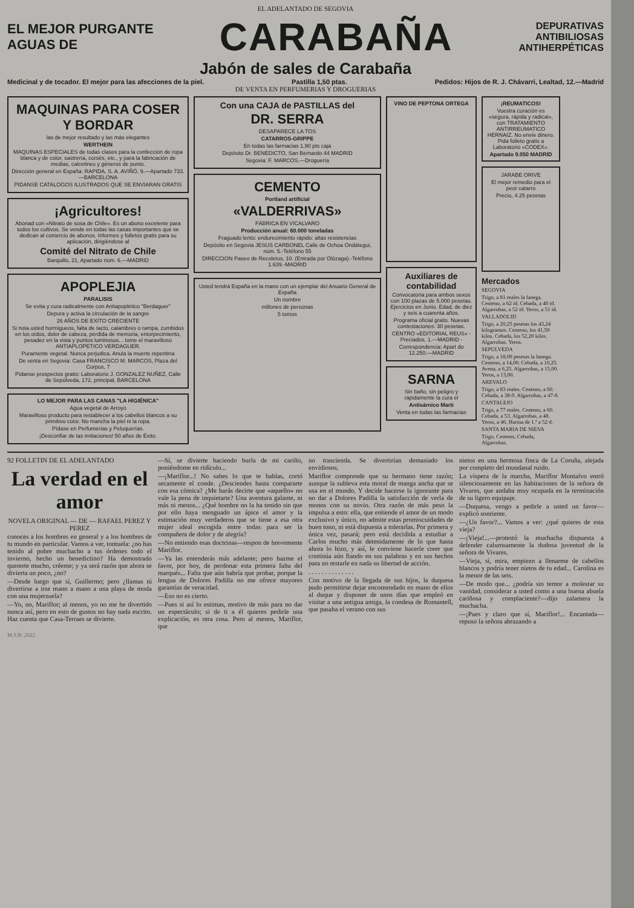EL ADELANTADO DE SEGOVIA
EL MEJOR PURGANTE
AGUAS DE
CARABAÑA
DEPURATIVAS
ANTIBILIOSAS
ANTIHERPÉTICAS
Jabón de sales de Carabaña
Medicinal y de tocador. El mejor para las afecciones de la piel. Pastilla 1,50 ptas. Pedidos: Hijos de R. J. Chávarri, Lealtad, 12.—Madrid
DE VENTA EN PERFUMERIAS Y DROGUERIAS
MAQUINAS PARA COSER Y BORDAR
las de mejor resultado y las más elegantes
WERTHEIN
MAQUINAS ESPECIALES de todas clases para la confección de ropa blanca y de color, sastrería, corsés, etc., y para la fabricación de medias, calcetines y géneros de punto.
Dirección general en España: RAPIDA, S. A. AVIÑÓ, 9.—Apartado 733.—BARCELONA
PIDANSE CATALOGOS ILUSTRADOS QUE SE ENVIARAN GRATIS
¡Agricultores!
Abonad con «Nitrato de sosa de Chile». Es un abono excelente para todos los cultivos. Se vende en todas las casas importantes que se dedican al comercio de abonos. Informes y folletos gratis para su aplicación, dirigiéndose al
Comité del Nitrato de Chile
Barquillo, 21, Apartado núm. 6.—MADRID
APOPLEJIA
PARALISIS
Se evita y cura radicalmente con Antiapoplético "Berdaguer"
Depura y activa la circulación de la sangre
26 AÑOS DE EXITO CRECIENTE
Si nota usted hormigueos, falta de tacto, calambres o rampa, zumbidos en los oídos, dolor de cabeza, pérdida de memoria, entorpecimiento, pesadez en la vista y puntos luminosos... tome el maravilloso ANTIAPLOPETICO VERDAGUER.
Puramente vegetal. Nunca perjudica. Anula la muerte repentina
De venta en Segovia: Casa FRANCISCO M. MARCOS, Plaza del Corpus, 7
Pídanse prospectos gratis: Laboratorio J. GONZALEZ NUÑEZ, Calle de Sepúlveda, 172, principal, BARCELONA
LO MEJOR PARA LAS CANAS "LA HIGIÉNICA"
Agua vegetal de Arroyo
Maravilloso producto para restablecer a los cabellos blancos a su primitivo color. No mancha la piel ni la ropa.
Pídase en Perfumerías y Peluquerías.
¡Desconfiar de las imitaciones! 50 años de Éxito.
Con una CAJA de PASTILLAS del
DR. SERRA
DESAPARECE LA TOS
CATARROS-GRIPPE
En todas las farmacias 1,90 pts caja
Depósito Dr. BENEDICTO, San Bernardo 44 MADRID
Segovia: F. MARCOS.—Droguería
CEMENTO
Portland artificial
«VALDERRIVAS»
FÁBRICA EN VICALVARO
Producción anual: 60.000 toneladas
Fraguado lento: endurecimiento rápido: altas resistencias
Depósito en Segovia JESUS CARBONEL Calle de Ochoa Ondátegui, núm. 5.-Teléfono 55
DIRECCION Paseo de Recoletos, 10. (Entrada por Olózaga).-Teléfono 1.639.-MADRID
Usted tendrá España en la mano con un ejemplar del Anuario General de España
Un nombre
millones de personas
5 tomos
VINO DE PEPTONA ORTEGA
Auxiliares de contabilidad
Convocatoria para ambos sexos con 100 plazas de 5.000 pesetas. Ejercicios en Junio. Edad, de diez y seis a cuarenta años.
Programa oficial gratis. Nuevas contestaciones: 30 pesetas.
CENTRO «EDITORIAL REUS» - Preciados, 1.—MADRID -
Correspondencia: Apart do 12.250.—MADRID
SARNA
Sin baño, sin peligro y rápidamente la cura el
Antisárnico Marti
Venta en todas las farmacias
¡REUMATICOS!
Vuestra curación es «segura, rápida y radical», con TRATAMIENTO ANTIRREUMATICO HERNAIZ. No envíe dinero. Pida folleto gratis a Laboratorio «CODEX».
Apartado 9.050 MADRID
JARABE ORIVE
El mejor remedio para el peor catarro
Precio, 4.25 pesetas
Mercados
SEGOVIA
Trigo, a 81 reales la fanega. Centeno, a 62 íd. Cebada, a 40 íd. Algarrobas, a 52 íd. Yeros, a 51 íd.
VALLADOLID
Trigo, a 20,25 pesetas los 43,24 kilogramos. Centeno, los 41,50 kilos. Cebada, los 52,20 kilos. Algarrobas. Yeros.
SEPULVEDA
Trigo, a 18,00 pesetas la fanega. Centeno, a 14,00. Cebada, a 10,25. Avena, a 6,25. Algarrobas, a 15,00. Yeros, a 13,00.
AREVALO
Trigo, a 83 reales. Centeno, a 60. Cebada, a 38-9. Algarrobas, a 47-8.
CANTALEJO
Trigo, a 77 reales. Centeno, a 60. Cebada, a 53. Algarrobas, a 48. Yeros, a 46. Harina de 1.ª a 52 d.
SANTA MARIA DE NIEVA
Trigo, Centeno, Cebada, Algarrobas.
92 FOLLETIN DE EL ADELANTADO
La verdad en el amor
NOVELA ORIGINAL — DE — RAFAEL PEREZ Y PEREZ
conoces a los hombres en general y a los hombres de tu mundo en particular. Vamos a ver, tontuela: ¿no has tenido al pobre muchacho a tus órdenes todo el invierno, hecho un benedictino? Ha demostrado quererte mucho, créeme; y ya será razón que ahora se divierta un poco, ¿no?
—Desde luego que sí, Guillermo; pero ¿llamas tú divertirse a irse mano a mano a una playa de moda con una mujerzuela?
—Yo, no, Mariflor; al menos, yo no me he divertido nunca así, pero en esto de gustos no hay nada escrito. Haz cuenta que Casa-Terraes se divierte.
—Sí, se divierte haciendo burla de mi cariño, poniéndome en ridículo...
—¡Mariflor...! No sabes lo que te hablas, cortó secamente el conde. ¿Desciendes hasta compararte con esa cómica? ¿Me harás decirte que «aquello» no vale la pena de inquietarte? Una aventura galante, ni más ni menos... ¿Qué hombre no la ha tenido sin que por ello haya menguado un ápice el amor y la estimación muy verdaderos que se tiene a esa otra mujer ideal escogida entre todas para ser la compañera de dolor y de alegría?
—No entiendo esas doctrinas—respon de brevemente Mariflor.
—Ya las entenderás más adelante; pero hazme el favor, por hoy, de perdonar esta primera falta del marqués... Falta que aún habría que probar, porque la lengua de Dolores Padilla no me ofrece mayores garantías de veracidad.
—Eso no es cierto.
—Pues si así lo estimas, motivo de más para no dar un espectáculo; si de ti a él quieres pedirle una explicación, es otra cosa. Pero al menos, Mariflor, que
no trascienda. Se divertirían demasiado los envidiosos.
Mariflor comprende que su hermano tiene razón; aunque la subleva esta moral de manga ancha que se usa en el mundo. Y decide hacerse la ignorante para no dar a Dolores Padilla la satisfacción de verla de monos con su novio. Otra razón de más peso la impulsa a esto: ella, que entiende el amor de un modo exclusivo y único, no admite estas promiscuidades de buen tono, ni está dispuesta a tolerarlas. Por primera y única vez, pasará; pero está decidida a estudiar a Carlos mucho más detenidamente de lo que hasta ahora lo hizo, y así, le conviene hacerle creer que continúa aún fiando en sus palabras y en sus hechos para no restarle en nada su libertad de acción.
. . . . . . . . . . . . . .
Con motivo de la llegada de sus hijos, la duquesa pudo permitirse dejar encomendado en mano de ellos al duque y disponer de unos días que empleó en visitar a una antigua amiga, la condesa de Romantell, que pasaba el verano con sus
nietos en una hermosa finca de La Coruña, alejada por completo del mundanal ruido.
La víspera de la marcha, Mariflor Montalvo entró silenciosamente en las habitaciones de la señora de Vivares, que andaba muy ocupada en la terminación de su ligero equipaje.
—Duquesa, vengo a pedirle a usted un favor—explicó sonriente.
—¿Un favor?... Vamos a ver: ¿qué quieres de esta vieja?
—¡Vieja!...—protestó la muchacha dispuesta a defender calurosamente la dudosa juventud de la señora de Vivares.
—Vieja, sí, mira, empiezo a llenarme de cabellos blancos y podría tener nietos de tu edad... Carolina es la menor de las seis.
—De modo que... ¿podría sin temor a molestar su vanidad, considerar a usted como a una buena abuela cariñosa y complaciente?—dijo zalamera la muchacha.
—¡Pues y claro que sí, Mariflor!... Encantada—repuso la señora abrazando a
M.S.B. 2022